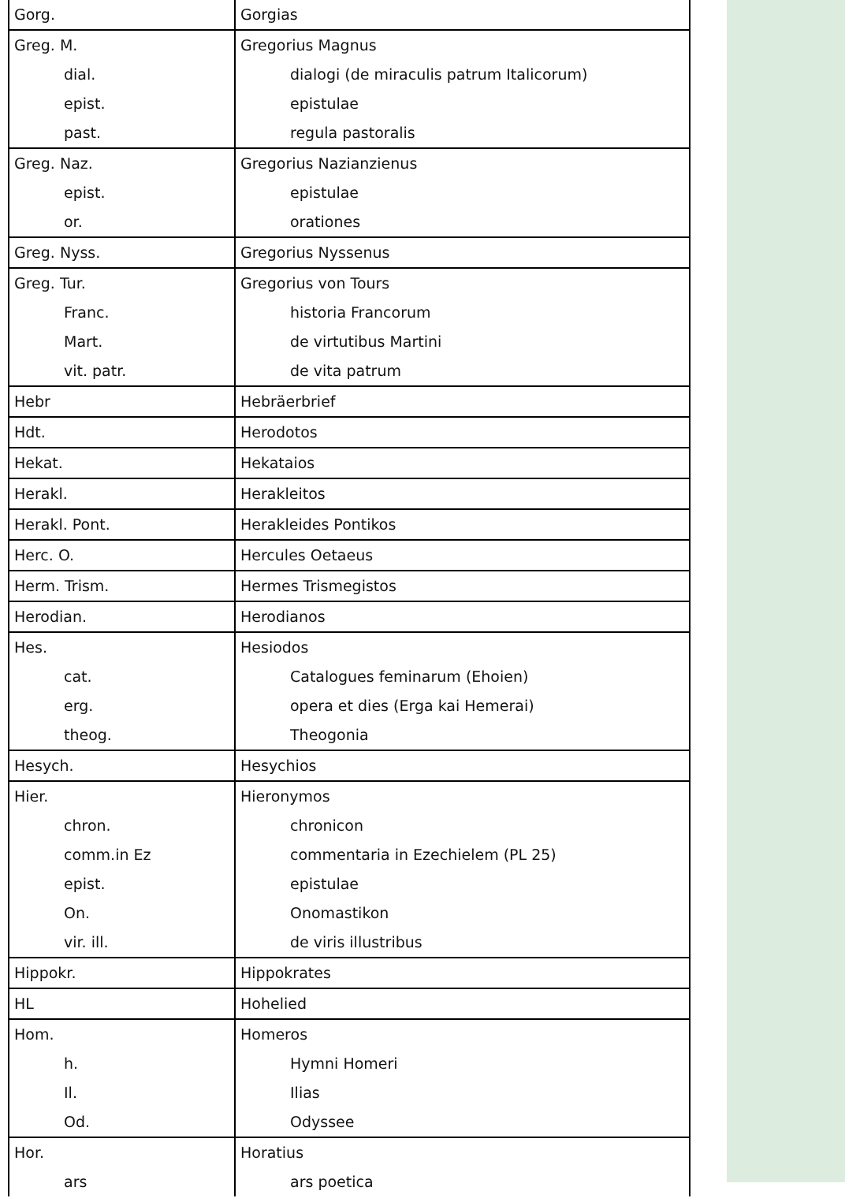| Gorg. | Gorgias |
| Greg. M. | Gregorius Magnus |
| dial. | dialogi (de miraculis patrum Italicorum) |
| epist. | epistulae |
| past. | regula pastoralis |
| Greg. Naz. | Gregorius Nazianzienus |
| epist. | epistulae |
| or. | orationes |
| Greg. Nyss. | Gregorius Nyssenus |
| Greg. Tur. | Gregorius von Tours |
| Franc. | historia Francorum |
| Mart. | de virtutibus Martini |
| vit. patr. | de vita patrum |
| Hebr | Hebräerbrief |
| Hdt. | Herodotos |
| Hekat. | Hekataios |
| Herakl. | Herakleitos |
| Herakl. Pont. | Herakleides Pontikos |
| Herc. O. | Hercules Oetaeus |
| Herm. Trism. | Hermes Trismegistos |
| Herodian. | Herodianos |
| Hes. | Hesiodos |
| cat. | Catalogues feminarum (Ehoien) |
| erg. | opera et dies (Erga kai Hemerai) |
| theog. | Theogonia |
| Hesych. | Hesychios |
| Hier. | Hieronymos |
| chron. | chronicon |
| comm.in Ez | commentaria in Ezechielem (PL 25) |
| epist. | epistulae |
| On. | Onomastikon |
| vir. ill. | de viris illustribus |
| Hippokr. | Hippokrates |
| HL | Hohelied |
| Hom. | Homeros |
| h. | Hymni Homeri |
| Il. | Ilias |
| Od. | Odyssee |
| Hor. | Horatius |
| ars | ars poetica |